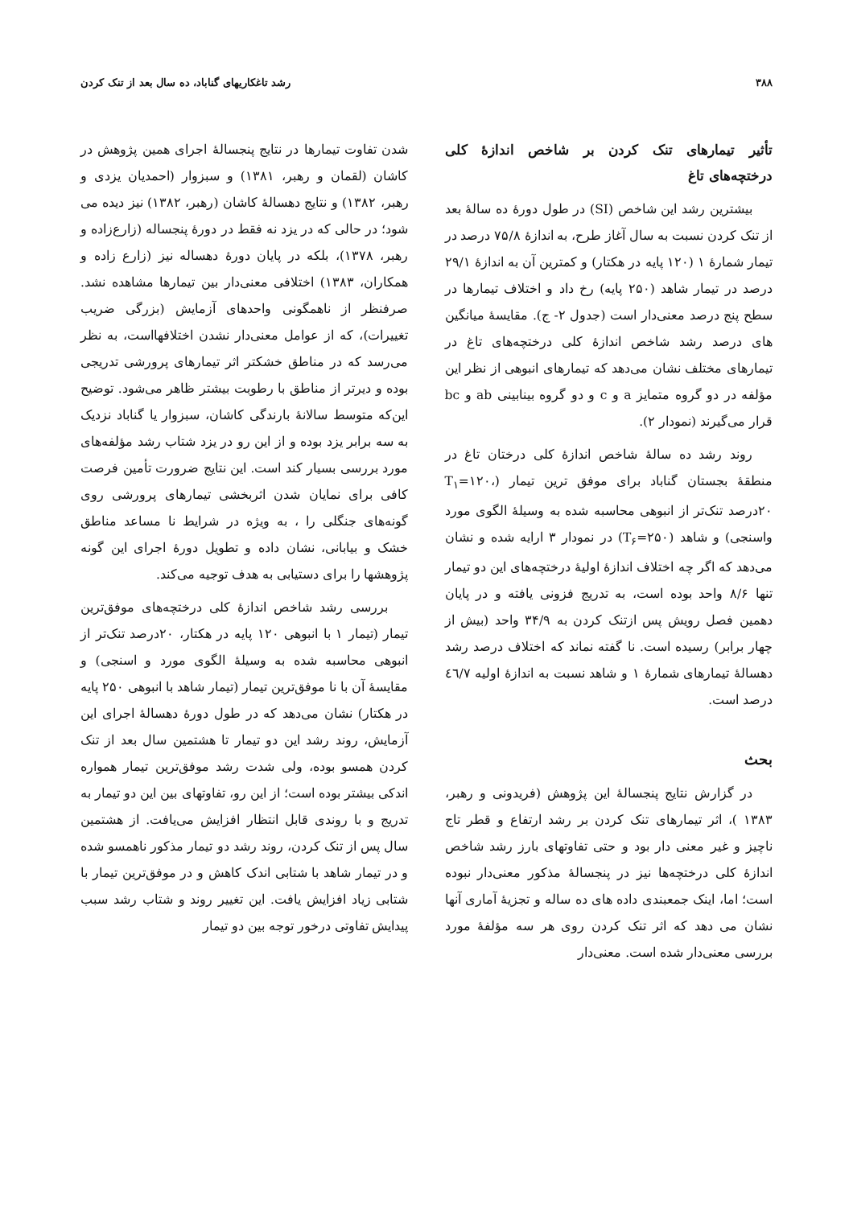۳۸۸ رشد تاغکاریهای گناباد، ده سال بعد از تنک کردن
تأثیر تیمارهای تنک کردن بر شاخص اندازهٔ کلی درختچه‌های تاغ
بیشترین رشد این شاخص (SI) در طول دورهٔ ده سالهٔ بعد از تنک کردن نسبت به سال آغاز طرح، به اندازهٔ ۷۵/۸ درصد در تیمار شمارهٔ ۱ (۱۲۰ پایه در هکتار) و کمترین آن به اندازهٔ ۲۹/۱ درصد در تیمار شاهد (۲۵۰ پایه) رخ داد و اختلاف تیمارها در سطح پنج درصد معنی‌دار است (جدول ۲- ج). مقایسهٔ میانگین های درصد رشد شاخص اندازهٔ کلی درختچه‌های تاغ در تیمارهای مختلف نشان می‌دهد که تیمارهای انبوهی از نظر این مؤلفه در دو گروه متمایز a و c و دو گروه بینابینی ab و bc قرار می‌گیرند (نمودار ۲).
روند رشد ده سالهٔ شاخص اندازهٔ کلی درختان تاغ در منطقهٔ بجستان گناباد برای موفق ترین تیمار (T<sub>۱</sub>=۱۲۰، ۲۰درصد تنک‌تر از انبوهی محاسبه شده به وسیلهٔ الگوی مورد واسنجی) و شاهد (T<sub>۶</sub>=۲۵۰) در نمودار ۳ ارایه شده و نشان می‌دهد که اگر چه اختلاف اندازهٔ اولیهٔ درختچه‌های این دو تیمار تنها ۸/۶ واحد بوده است، به تدریج فزونی یافته و در پایان دهمین فصل رویش پس ازتنک کردن به ۳۴/۹ واحد (بیش از چهار برابر) رسیده است. نا گفته نماند که اختلاف درصد رشد دهسالهٔ تیمارهای شمارهٔ ۱ و شاهد نسبت به اندازهٔ اولیه ٤٦/۷ درصد است.
بحث
در گزارش نتایج پنجسالهٔ این پژوهش (فریدونی و رهبر، ۱۳۸۳ )، اثر تیمارهای تنک کردن بر رشد ارتفاع و قطر تاج ناچیز و غیر معنی دار بود و حتی تفاوتهای بارز رشد شاخص اندازهٔ کلی درختچه‌ها نیز در پنجسالهٔ مذکور معنی‌دار نبوده است؛ اما، اینک جمعبندی داده های ده ساله و تجزیهٔ آماری آنها نشان می دهد که اثر تنک کردن روی هر سه مؤلفهٔ مورد بررسی معنی‌دار شده است. معنی‌دار
شدن تفاوت تیمارها در نتایج پنجسالهٔ اجرای همین پژوهش در کاشان (لقمان و رهبر، ۱۳۸۱) و سبزوار (احمدیان یزدی و رهبر، ۱۳۸۲) و نتایج دهسالهٔ کاشان (رهبر، ۱۳۸۲) نیز دیده می شود؛ در حالی که در یزد نه فقط در دورهٔ پنجساله (زارع‌زاده و رهبر، ۱۳۷۸)، بلکه در پایان دورهٔ دهساله نیز (زارع زاده و همکاران، ۱۳۸۳) اختلافی معنی‌دار بین تیمارها مشاهده نشد. صرفنظر از ناهمگونی واحدهای آزمایش (بزرگی ضریب تغییرات)، که از عوامل معنی‌دار نشدن اختلافهااست، به نظر می‌رسد که در مناطق خشکتر اثر تیمارهای پرورشی تدریجی بوده و دیرتر از مناطق با رطوبت بیشتر ظاهر می‌شود. توضیح این‌که متوسط سالانهٔ بارندگی کاشان، سبزوار یا گناباد نزدیک به سه برابر یزد بوده و از این رو در یزد شتاب رشد مؤلفه‌های مورد بررسی بسیار کند است. این نتایج ضرورت تأمین فرصت کافی برای نمایان شدن اثربخشی تیمارهای پرورشی روی گونه‌های جنگلی را ، به ویژه در شرایط نا مساعد مناطق خشک و بیابانی، نشان داده و تطویل دورهٔ اجرای این گونه پژوهشها را برای دستیابی به هدف توجیه می‌کند.
بررسی رشد شاخص اندازهٔ کلی درختچه‌های موفق‌ترین تیمار (تیمار ۱ با انبوهی ۱۲۰ پایه در هکتار، ۲۰درصد تنک‌تر از انبوهی محاسبه شده به وسیلهٔ الگوی مورد و اسنجی) و مقایسهٔ آن با نا موفق‌ترین تیمار (تیمار شاهد با انبوهی ۲۵۰ پایه در هکتار) نشان می‌دهد که در طول دورهٔ دهسالهٔ اجرای این آزمایش، روند رشد این دو تیمار تا هشتمین سال بعد از تنک کردن همسو بوده، ولی شدت رشد موفق‌ترین تیمار همواره اندکی بیشتر بوده است؛ از این رو، تفاوتهای بین این دو تیمار به تدریج و با روندی قابل انتظار افزایش می‌یافت. از هشتمین سال پس از تنک کردن، روند رشد دو تیمار مذکور ناهمسو شده و در تیمار شاهد با شتابی اندک کاهش و در موفق‌ترین تیمار با شتابی زیاد افزایش یافت. این تغییر روند و شتاب رشد سبب پیدایش تفاوتی درخور توجه بین دو تیمار